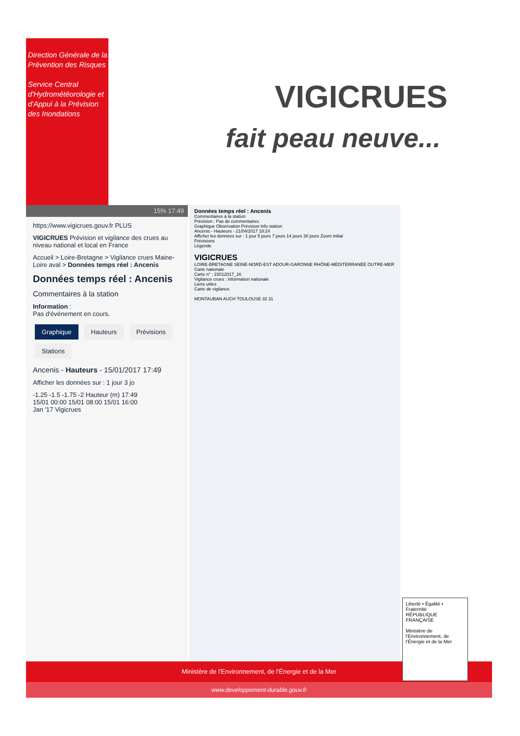Direction Générale de la Prévention des Risques
Service Central d'Hydrométéorologie et d'Appui à la Prévision des Inondations
VIGICRUES
fait peau neuve...
15% 17:49
https://www.vigicrues.gouv.fr PLUS
VIGICRUES Prévision et vigilance des crues au niveau national et local en France
Accueil > Loire-Bretagne > Vigilance crues Maine-Loire aval > Données temps réel : Ancenis
Données temps réel : Ancenis
Commentaires à la station
Information :
Pas d'événement en cours.
Graphique Hauteurs Prévisions Stations
Ancenis - Hauteurs - 15/01/2017 17:49
Afficher les données sur : 1 jour 3 jo
-1.25 -1.5 -1.75 -2 Hauteur (m) 17:49
15/01 00:00 15/01 08:00 15/01 16:00
Jan '17 Vigicrues
Données temps réel : Ancenis
Commentaires à la station
Prévision : Pas de commentaires.
Graphique Observation Prévision Info station
Ancenis - Hauteurs - 21/04/2017 18:24
Afficher les données sur : 1 jour 5 jours 7 jours 14 jours 30 jours Zoom initial
Prévisions
Légende
VIGICRUES
LOIRE-BRETAGNE SEINE-NORD-EST ADOUR-GARONNE RHÔNE-MÉDITERRANÉE OUTRE-MER
Carte nationale
Carte n° : 23012017_16
Vigilance crues : information nationale
Liens utiles
Carte de vigilance
MONTAUBAN AUCH TOULOUSE 32 31
Ministère de l'Environnement, de l'Énergie et de la Mer
www.developpement-durable.gouv.fr
Liberté • Égalité • Fraternité
RÉPUBLIQUE FRANÇAISE
Ministère de l'Environnement, de l'Énergie et de la Mer